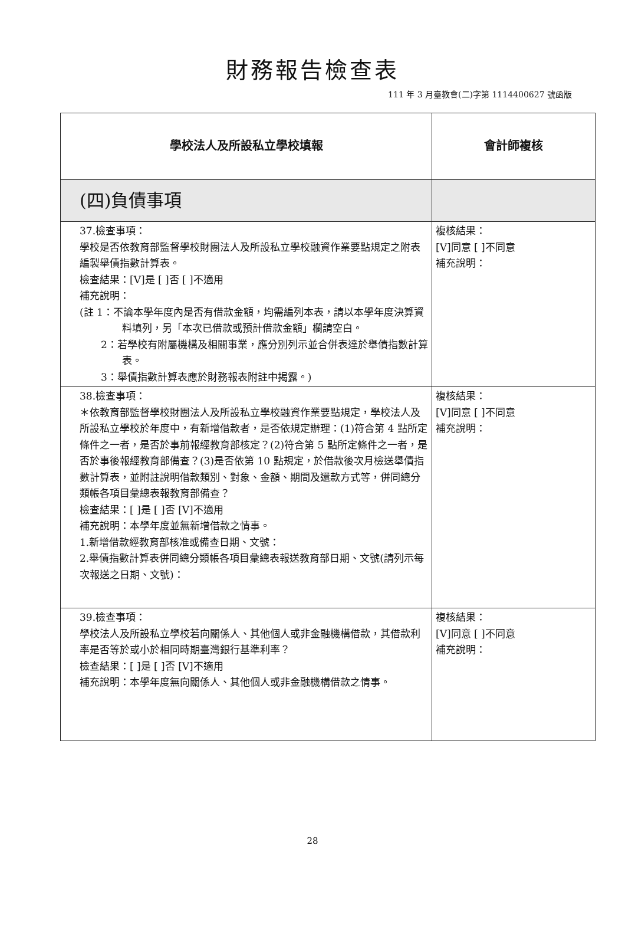財務報告檢查表
111 年 3 月臺教會(二)字第 1114400627 號函版
| 學校法人及所設私立學校填報 | 會計師複核 |
| --- | --- |
| (四)負債事項 | |
| 37.檢查事項： 學校是否依教育部監督學校財團法人及所設私立學校融資作業要點規定之附表編製舉債指數計算表。 檢查結果：[V]是 [ ]否 [ ]不適用 補充說明： (註 1：不論本學年度內是否有借款金額，均需編列本表，請以本學年度決算資料填列，另「本次已借款或預計借款金額」欄請空白。 2：若學校有附屬機構及相關事業，應分別列示並合併表達於舉債指數計算表。 3：舉債指數計算表應於財務報表附註中揭露。) | 複核結果： [V]同意 [ ]不同意 補充說明： |
| 38.檢查事項： ＊依教育部監督學校財團法人及所設私立學校融資作業要點規定，學校法人及所設私立學校於年度中，有新增借款者，是否依規定辦理：(1)符合第 4 點所定條件之一者，是否於事前報經教育部核定？(2)符合第 5 點所定條件之一者，是否於事後報經教育部備查？(3)是否依第 10 點規定，於借款後次月檢送舉債指數計算表，並附註說明借款類別、對象、金額、期間及還款方式等，併同總分類帳各項目彙總表報教育部備查？ 檢查結果：[ ]是 [ ]否 [V]不適用 補充說明：本學年度並無新增借款之情事。 1.新增借款經教育部核准或備查日期、文號： 2.舉債指數計算表併同總分類帳各項目彙總表報送教育部日期、文號(請列示每次報送之日期、文號)： | 複核結果： [V]同意 [ ]不同意 補充說明： |
| 39.檢查事項： 學校法人及所設私立學校若向關係人、其他個人或非金融機構借款，其借款利率是否等於或小於相同時期臺灣銀行基準利率？ 檢查結果：[ ]是 [ ]否 [V]不適用 補充說明：本學年度無向關係人、其他個人或非金融機構借款之情事。 | 複核結果： [V]同意 [ ]不同意 補充說明： |
28